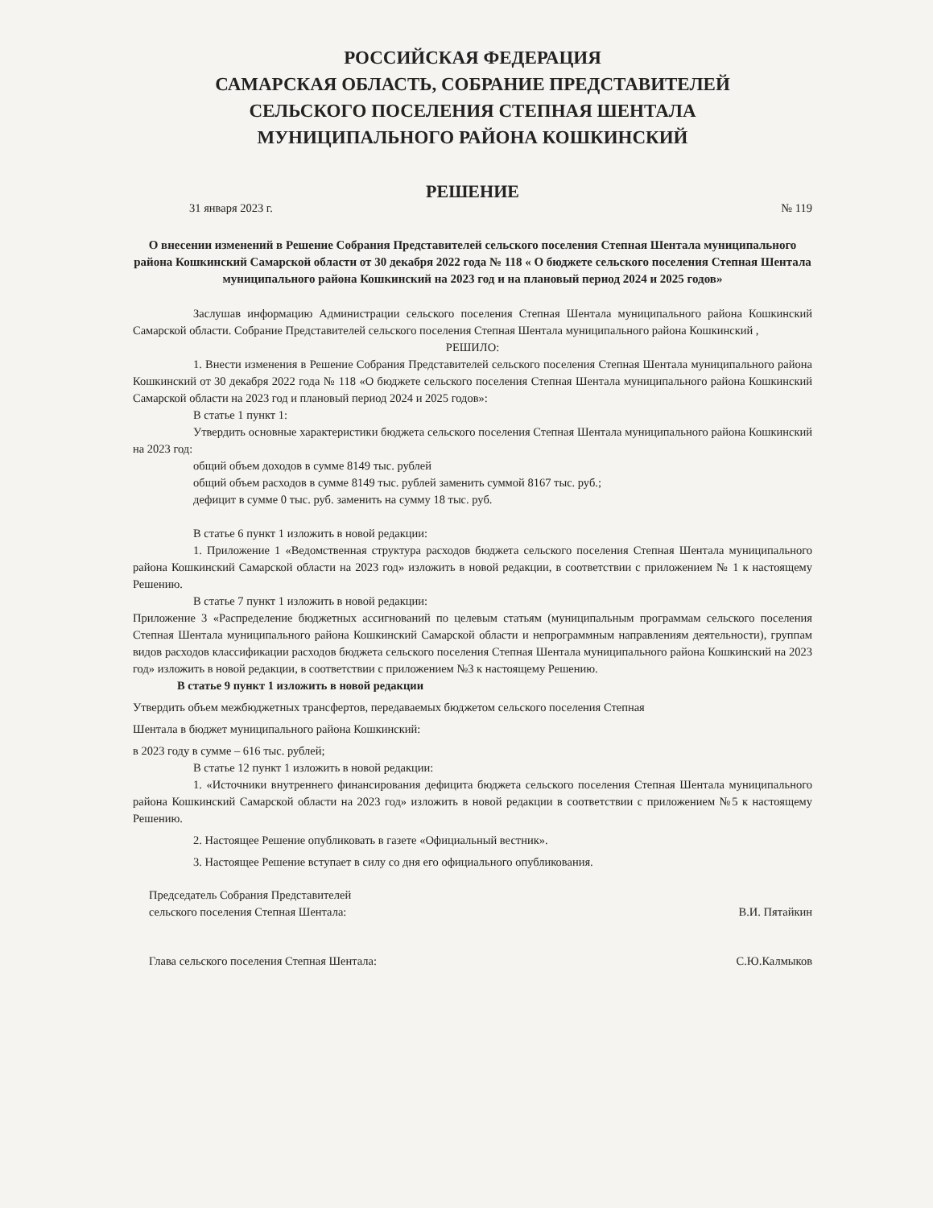РОССИЙСКАЯ ФЕДЕРАЦИЯ
САМАРСКАЯ ОБЛАСТЬ, СОБРАНИЕ ПРЕДСТАВИТЕЛЕЙ
СЕЛЬСКОГО ПОСЕЛЕНИЯ СТЕПНАЯ ШЕНТАЛА
МУНИЦИПАЛЬНОГО РАЙОНА КОШКИНСКИЙ
РЕШЕНИЕ
31 января 2023 г. № 119
О внесении изменений в Решение Собрания Представителей сельского поселения Степная Шентала муниципального района Кошкинский Самарской области от 30 декабря 2022 года № 118 « О бюджете сельского поселения Степная Шентала муниципального района Кошкинский на 2023 год и на плановый период 2024 и 2025 годов»
Заслушав информацию Администрации сельского поселения Степная Шентала муниципального района Кошкинский Самарской области. Собрание Представителей сельского поселения Степная Шентала муниципального района Кошкинский ,
РЕШИЛО:
1. Внести изменения в Решение Собрания Представителей сельского поселения Степная Шентала муниципального района Кошкинский от 30 декабря 2022 года № 118 «О бюджете сельского поселения Степная Шентала муниципального района Кошкинский Самарской области на 2023 год и плановый период 2024 и 2025 годов»:
В статье 1 пункт 1:
Утвердить основные характеристики бюджета сельского поселения Степная Шентала муниципального района Кошкинский на 2023 год:
общий объем доходов в сумме 8149 тыс. рублей
общий объем расходов в сумме 8149 тыс. рублей заменить суммой 8167 тыс. руб.;
дефицит в сумме 0 тыс. руб. заменить на сумму 18 тыс. руб.
В статье 6 пункт 1 изложить в новой редакции:
1. Приложение 1 «Ведомственная структура расходов бюджета сельского поселения Степная Шентала муниципального района Кошкинский Самарской области на 2023 год» изложить в новой редакции, в соответствии с приложением № 1 к настоящему Решению.
В статье 7 пункт 1 изложить в новой редакции:
Приложение 3 «Распределение бюджетных ассигнований по целевым статьям (муниципальным программам сельского поселения Степная Шентала муниципального района Кошкинский Самарской области и непрограммным направлениям деятельности), группам видов расходов классификации расходов бюджета сельского поселения Степная Шентала муниципального района Кошкинский на 2023 год» изложить в новой редакции, в соответствии с приложением №3 к настоящему Решению.
В статье 9 пункт 1 изложить в новой редакции
Утвердить объем межбюджетных трансфертов, передаваемых бюджетом сельского поселения Степная
Шентала в бюджет муниципального района Кошкинский:
в 2023 году в сумме – 616 тыс. рублей;
В статье 12 пункт 1 изложить в новой редакции:
1. «Источники внутреннего финансирования дефицита бюджета сельского поселения Степная Шентала муниципального района Кошкинский Самарской области на 2023 год» изложить в новой редакции в соответствии с приложением №5 к настоящему Решению.
2. Настоящее Решение опубликовать в газете «Официальный вестник».
3. Настоящее Решение вступает в силу со дня его официального опубликования.
Председатель Собрания Представителей
сельского поселения Степная Шентала:
В.И. Пятайкин
Глава сельского поселения Степная Шентала:
С.Ю.Калмыков